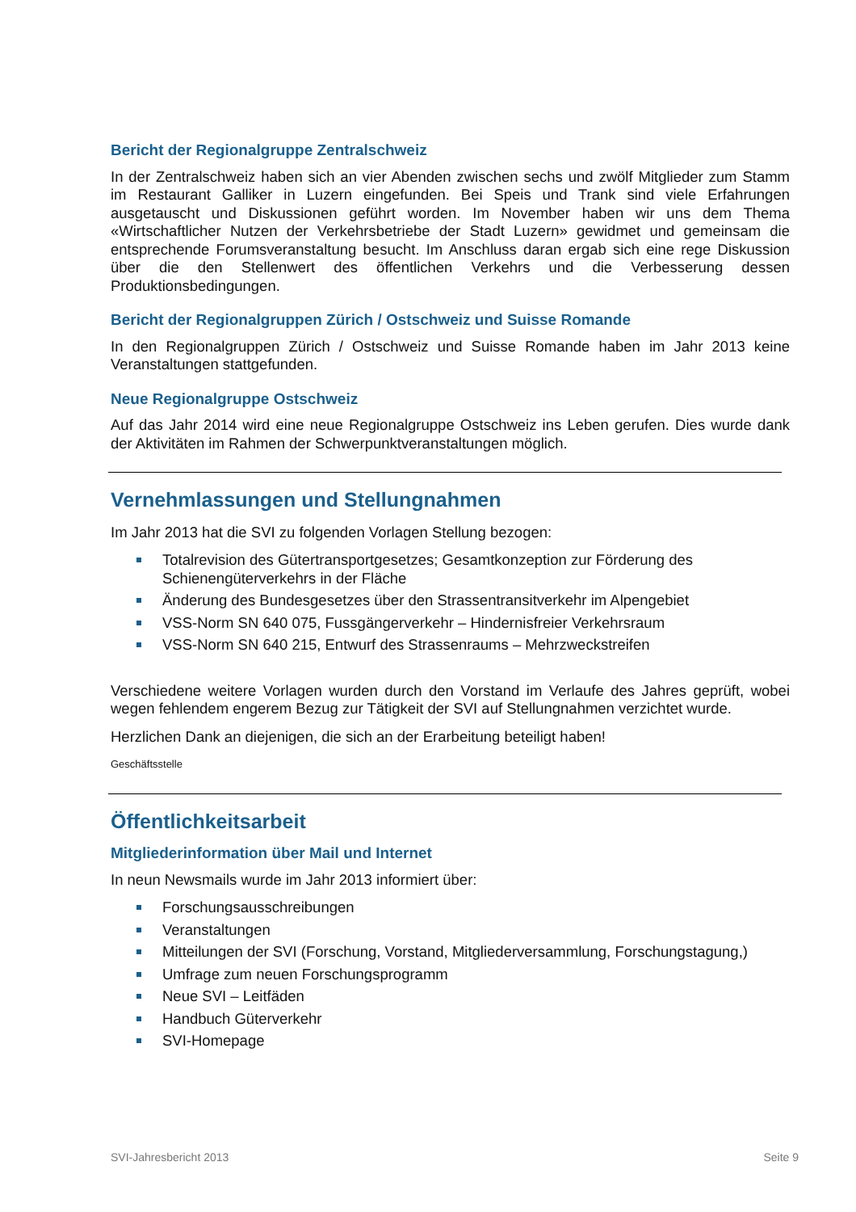Bericht der Regionalgruppe Zentralschweiz
In der Zentralschweiz haben sich an vier Abenden zwischen sechs und zwölf Mitglieder zum Stamm im Restaurant Galliker in Luzern eingefunden. Bei Speis und Trank sind viele Erfahrungen ausgetauscht und Diskussionen geführt worden. Im November haben wir uns dem Thema «Wirtschaftlicher Nutzen der Verkehrsbetriebe der Stadt Luzern» gewidmet und gemeinsam die entsprechende Forumsveranstaltung besucht. Im Anschluss daran ergab sich eine rege Diskussion über die den Stellenwert des öffentlichen Verkehrs und die Verbesserung dessen Produktionsbedingungen.
Bericht der Regionalgruppen Zürich / Ostschweiz und Suisse Romande
In den Regionalgruppen Zürich / Ostschweiz und Suisse Romande haben im Jahr 2013 keine Veranstaltungen stattgefunden.
Neue Regionalgruppe Ostschweiz
Auf das Jahr 2014 wird eine neue Regionalgruppe Ostschweiz ins Leben gerufen. Dies wurde dank der Aktivitäten im Rahmen der Schwerpunktveranstaltungen möglich.
Vernehmlassungen und Stellungnahmen
Im Jahr 2013 hat die SVI zu folgenden Vorlagen Stellung bezogen:
Totalrevision des Gütertransportgesetzes; Gesamtkonzeption zur Förderung des Schienengüterverkehrs in der Fläche
Änderung des Bundesgesetzes über den Strassentransitverkehr im Alpengebiet
VSS-Norm SN 640 075, Fussgängerverkehr – Hindernisfreier Verkehrsraum
VSS-Norm SN 640 215, Entwurf des Strassenraums – Mehrzweckstreifen
Verschiedene weitere Vorlagen wurden durch den Vorstand im Verlaufe des Jahres geprüft, wobei wegen fehlendem engerem Bezug zur Tätigkeit der SVI auf Stellungnahmen verzichtet wurde.
Herzlichen Dank an diejenigen, die sich an der Erarbeitung beteiligt haben!
Geschäftsstelle
Öffentlichkeitsarbeit
Mitgliederinformation über Mail und Internet
In neun Newsmails wurde im Jahr 2013 informiert über:
Forschungsausschreibungen
Veranstaltungen
Mitteilungen der SVI (Forschung, Vorstand, Mitgliederversammlung, Forschungstagung,)
Umfrage zum neuen Forschungsprogramm
Neue SVI – Leitfäden
Handbuch Güterverkehr
SVI-Homepage
SVI-Jahresbericht 2013 Seite 9